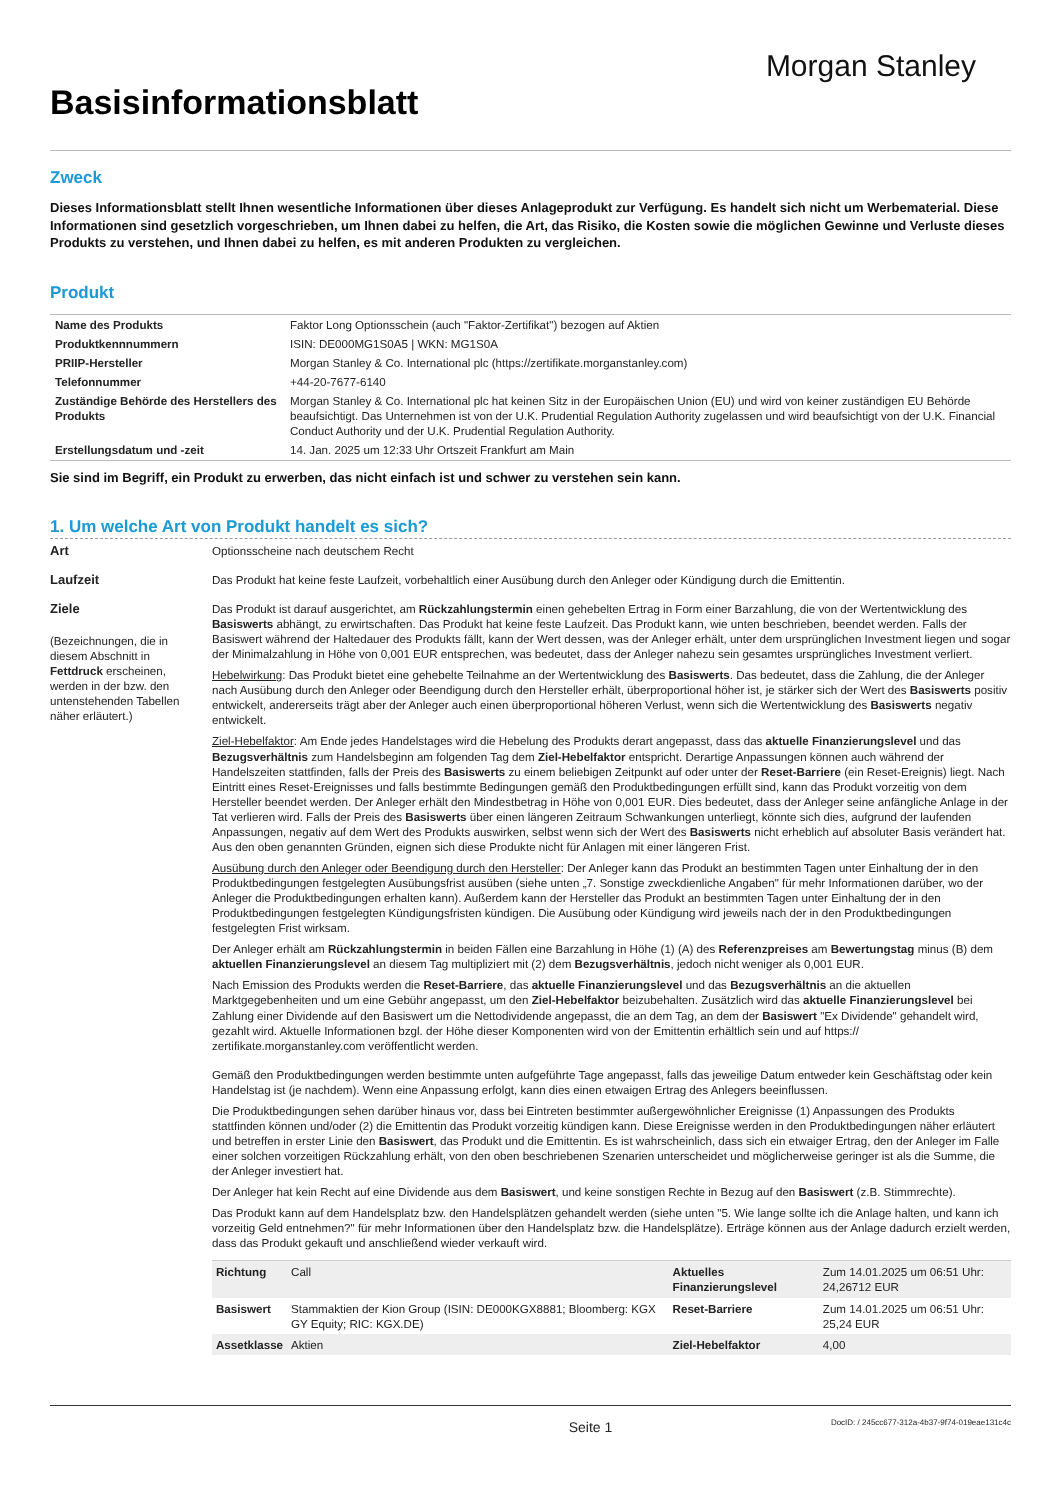Basisinformationsblatt
Morgan Stanley
Zweck
Dieses Informationsblatt stellt Ihnen wesentliche Informationen über dieses Anlageprodukt zur Verfügung. Es handelt sich nicht um Werbematerial. Diese Informationen sind gesetzlich vorgeschrieben, um Ihnen dabei zu helfen, die Art, das Risiko, die Kosten sowie die möglichen Gewinne und Verluste dieses Produkts zu verstehen, und Ihnen dabei zu helfen, es mit anderen Produkten zu vergleichen.
Produkt
| Name des Produkts | Faktor Long Optionsschein (auch "Faktor-Zertifikat") bezogen auf Aktien |
| Produktkennnummern | ISIN: DE000MG1S0A5 / WKN: MG1S0A |
| PRIIP-Hersteller | Morgan Stanley & Co. International plc (https://zertifikate.morganstanley.com) |
| Telefonnummer | +44-20-7677-6140 |
| Zuständige Behörde des Herstellers des Produkts | Morgan Stanley & Co. International plc hat keinen Sitz in der Europäischen Union (EU) und wird von keiner zuständigen EU Behörde beaufsichtigt. Das Unternehmen ist von der U.K. Prudential Regulation Authority zugelassen und wird beaufsichtigt von der U.K. Financial Conduct Authority und der U.K. Prudential Regulation Authority. |
| Erstellungsdatum und -zeit | 14. Jan. 2025 um 12:33 Uhr Ortszeit Frankfurt am Main |
Sie sind im Begriff, ein Produkt zu erwerben, das nicht einfach ist und schwer zu verstehen sein kann.
1. Um welche Art von Produkt handelt es sich?
Art Optionsscheine nach deutschem Recht
Laufzeit Das Produkt hat keine feste Laufzeit, vorbehaltlich einer Ausübung durch den Anleger oder Kündigung durch die Emittentin.
Ziele
(Bezeichnungen, die in diesem Abschnitt in Fettdruck erscheinen, werden in der bzw. den untenstehenden Tabellen näher erläutert.)
Das Produkt ist darauf ausgerichtet, am Rückzahlungstermin einen gehebelten Ertrag in Form einer Barzahlung, die von der Wertentwicklung des Basiswerts abhängt, zu erwirtschaften. Das Produkt hat keine feste Laufzeit. Das Produkt kann, wie unten beschrieben, beendet werden. Falls der Basiswert während der Haltedauer des Produkts fällt, kann der Wert dessen, was der Anleger erhält, unter dem ursprünglichen Investment liegen und sogar der Minimalzahlung in Höhe von 0,001 EUR entsprechen, was bedeutet, dass der Anleger nahezu sein gesamtes ursprüngliches Investment verliert.
Hebelwirkung: Das Produkt bietet eine gehebelte Teilnahme an der Wertentwicklung des Basiswerts. Das bedeutet, dass die Zahlung, die der Anleger nach Ausübung durch den Anleger oder Beendigung durch den Hersteller erhält, überproportional höher ist, je stärker sich der Wert des Basiswerts positiv entwickelt, andererseits trägt aber der Anleger auch einen überproportional höheren Verlust, wenn sich die Wertentwicklung des Basiswerts negativ entwickelt.
Ziel-Hebelfaktor: Am Ende jedes Handelstages wird die Hebelung des Produkts derart angepasst, dass das aktuelle Finanzierungslevel und das Bezugsverhältnis zum Handelsbeginn am folgenden Tag dem Ziel-Hebelfaktor entspricht. Derartige Anpassungen können auch während der Handelszeiten stattfinden, falls der Preis des Basiswerts zu einem beliebigen Zeitpunkt auf oder unter der Reset-Barriere (ein Reset-Ereignis) liegt. Nach Eintritt eines Reset-Ereignisses und falls bestimmte Bedingungen gemäß den Produktbedingungen erfüllt sind, kann das Produkt vorzeitig von dem Hersteller beendet werden. Der Anleger erhält den Mindestbetrag in Höhe von 0,001 EUR. Dies bedeutet, dass der Anleger seine anfängliche Anlage in der Tat verlieren wird. Falls der Preis des Basiswerts über einen längeren Zeitraum Schwankungen unterliegt, könnte sich dies, aufgrund der laufenden Anpassungen, negativ auf dem Wert des Produkts auswirken, selbst wenn sich der Wert des Basiswerts nicht erheblich auf absoluter Basis verändert hat. Aus den oben genannten Gründen, eignen sich diese Produkte nicht für Anlagen mit einer längeren Frist.
Ausübung durch den Anleger oder Beendigung durch den Hersteller: Der Anleger kann das Produkt an bestimmten Tagen unter Einhaltung der in den Produktbedingungen festgelegten Ausübungsfrist ausüben (siehe unten „7. Sonstige zweckdienliche Angaben" für mehr Informationen darüber, wo der Anleger die Produktbedingungen erhalten kann). Außerdem kann der Hersteller das Produkt an bestimmten Tagen unter Einhaltung der in den Produktbedingungen festgelegten Kündigungsfristen kündigen. Die Ausübung oder Kündigung wird jeweils nach der in den Produktbedingungen festgelegten Frist wirksam.
Der Anleger erhält am Rückzahlungstermin in beiden Fällen eine Barzahlung in Höhe (1) (A) des Referenzpreises am Bewertungstag minus (B) dem aktuellen Finanzierungslevel an diesem Tag multipliziert mit (2) dem Bezugsverhältnis, jedoch nicht weniger als 0,001 EUR.
Nach Emission des Produkts werden die Reset-Barriere, das aktuelle Finanzierungslevel und das Bezugsverhältnis an die aktuellen Marktgegebenheiten und um eine Gebühr angepasst, um den Ziel-Hebelfaktor beizubehalten. Zusätzlich wird das aktuelle Finanzierungslevel bei Zahlung einer Dividende auf den Basiswert um die Nettodividende angepasst, die an dem Tag, an dem der Basiswert "Ex Dividende" gehandelt wird, gezahlt wird. Aktuelle Informationen bzgl. der Höhe dieser Komponenten wird von der Emittentin erhältlich sein und auf https:// zertifikate.morganstanley.com veröffentlicht werden.
Gemäß den Produktbedingungen werden bestimmte unten aufgeführte Tage angepasst, falls das jeweilige Datum entweder kein Geschäftstag oder kein Handelstag ist (je nachdem). Wenn eine Anpassung erfolgt, kann dies einen etwaigen Ertrag des Anlegers beeinflussen.
Die Produktbedingungen sehen darüber hinaus vor, dass bei Eintreten bestimmter außergewöhnlicher Ereignisse (1) Anpassungen des Produkts stattfinden können und/oder (2) die Emittentin das Produkt vorzeitig kündigen kann. Diese Ereignisse werden in den Produktbedingungen näher erläutert und betreffen in erster Linie den Basiswert, das Produkt und die Emittentin. Es ist wahrscheinlich, dass sich ein etwaiger Ertrag, den der Anleger im Falle einer solchen vorzeitigen Rückzahlung erhält, von den oben beschriebenen Szenarien unterscheidet und möglicherweise geringer ist als die Summe, die der Anleger investiert hat.
Der Anleger hat kein Recht auf eine Dividende aus dem Basiswert, und keine sonstigen Rechte in Bezug auf den Basiswert (z.B. Stimmrechte).
Das Produkt kann auf dem Handelsplatz bzw. den Handelsplätzen gehandelt werden (siehe unten "5. Wie lange sollte ich die Anlage halten, und kann ich vorzeitig Geld entnehmen?" für mehr Informationen über den Handelsplatz bzw. die Handelsplätze). Erträge können aus der Anlage dadurch erzielt werden, dass das Produkt gekauft und anschließend wieder verkauft wird.
| Richtung | Call | Aktuelles Finanzierungslevel | Zum 14.01.2025 um 06:51 Uhr: 24,26712 EUR |
| Basiswert | Stammaktien der Kion Group (ISIN: DE000KGX8881; Bloomberg: KGX GY Equity; RIC: KGX.DE) | Reset-Barriere | Zum 14.01.2025 um 06:51 Uhr: 25,24 EUR |
| Assetklasse | Aktien | Ziel-Hebelfaktor | 4,00 |
Seite 1 DocID: / 245cc677-312a-4b37-9f74-019eae131c4c